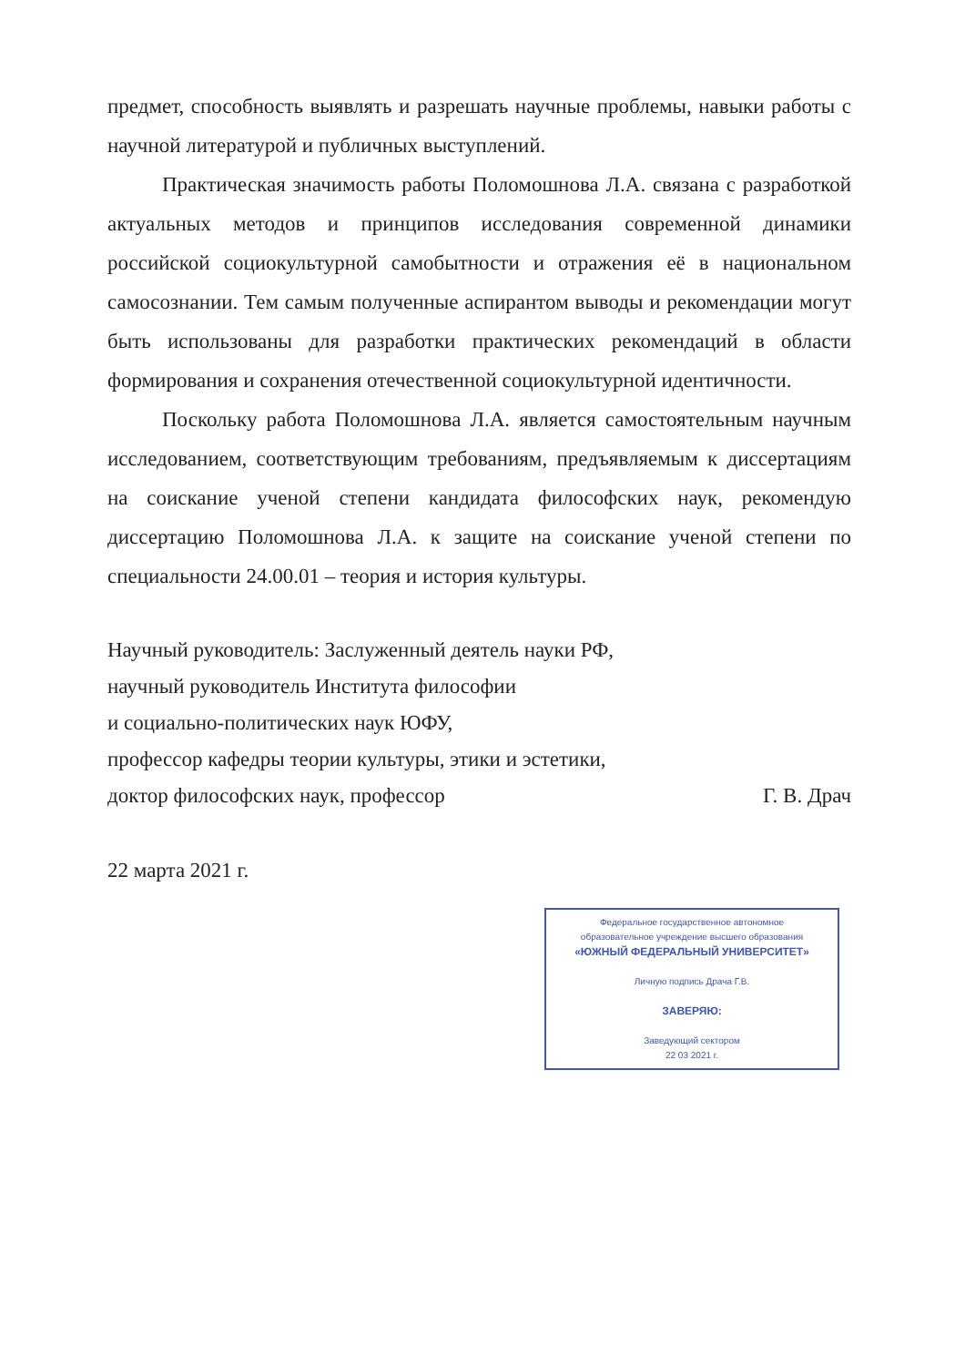предмет, способность выявлять и разрешать научные проблемы, навыки работы с научной литературой и публичных выступлений.
Практическая значимость работы Поломошнова Л.А. связана с разработкой актуальных методов и принципов исследования современной динамики российской социокультурной самобытности и отражения её в национальном самосознании. Тем самым полученные аспирантом выводы и рекомендации могут быть использованы для разработки практических рекомендаций в области формирования и сохранения отечественной социокультурной идентичности.
Поскольку работа Поломошнова Л.А. является самостоятельным научным исследованием, соответствующим требованиям, предъявляемым к диссертациям на соискание ученой степени кандидата философских наук, рекомендую диссертацию Поломошнова Л.А. к защите на соискание ученой степени по специальности 24.00.01 – теория и история культуры.
Научный руководитель: Заслуженный деятель науки РФ,
научный руководитель Института философии
и социально-политических наук ЮФУ,
профессор кафедры теории культуры, этики и эстетики,
доктор философских наук, профессор Г. В. Драч
22 марта 2021 г.
Федеральное государственное автономное
образовательное учреждение высшего образования
«ЮЖНЫЙ ФЕДЕРАЛЬНЫЙ УНИВЕРСИТЕТ»
Личную подпись Драча Г.В.
ЗАВЕРЯЮ:
Заведующий сектором
22 03 2021 г.